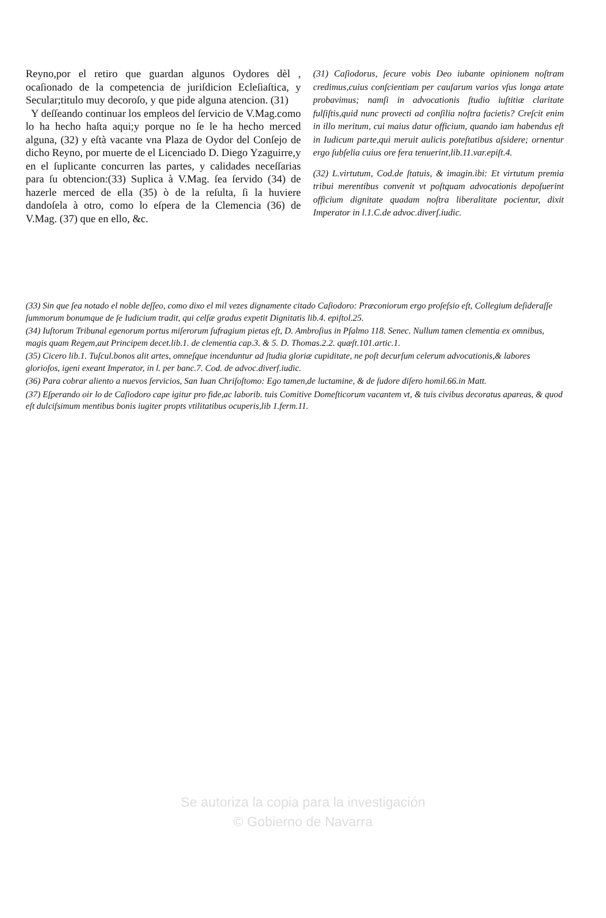Reyno,por el retiro que guardan algunos Oydores dèl , ocaſionado de la competencia de juriſdicion Ecleſiaſtica, y Secular;titulo muy decoroſo, y que pide alguna atencion. (31)
Y deſſeando continuar los empleos del ſervicio de V.Mag.como lo ha hecho haſta aqui;y porque no ſe le ha hecho merced alguna, (32) y eſtà vacante vna Plaza de Oydor del Conſejo de dicho Reyno, por muerte de el Licenciado D. Diego Yzaguirre,y en el ſuplicante concurren las partes, y calidades neceſſarias para ſu obtencion:(33) Suplica à V.Mag. ſea ſervido (34) de hazerle merced de ella (35) ò de la reſulta, ſi la huviere dandoſela à otro, como lo eſpera de la Clemencia (36) de V.Mag. (37) que en ello, &c.
(31) Caſiodorus, ſecure vobis Deo iubante opinionem noſtram credimus,cuius conſcientiam per cauſarum varios vſus longa ætate probavimus; namſi in advocationis ſtudio iuſtitiæ claritate fulſiſtis,quid nunc provecti ad conſilia noſtra facietis? Creſcit enim in illo meritum, cui maius datur officium, quando iam habendus eſt in Iudicum parte,qui meruit aulicis poteſtatibus aſsidere; ornentur ergo ſubſelia cuius ore fera tenuerint,lib.11.var.epiſt.4.
(32) L.virtutum, Cod.de ſtatuis, & imagin.ibi: Et virtutum premia tribui merentibus convenit vt poſtquam advocationis depoſuerint officium dignitate quadam noſtra liberalitate pocientur, dixit Imperator in l.1.C.de advoc.diverſ.iudic.
(33) Sin que ſea notado el noble deſſeo, como dixo el mil vezes dignamente citado Caſiodoro: Præconiorum ergo proſeſsio eſt, Collegium deſideraſſe ſummorum bonumque de ſe Iudicium tradit, qui celſæ gradus expetit Dignitatis lib.4. epiſtol.25.
(34) Iuſtorum Tribunal egenorum portus miſerorum ſufragium pietas eſt, D. Ambroſius in Pſalmo 118. Senec. Nullum tamen clementia ex omnibus, magis quam Regem,aut Principem decet.lib.1. de clementia cap.3. & 5. D. Thomas.2.2. quæſt.101.artic.1.
(35) Cicero lib.1. Tuſcul.bonos alit artes, omneſque incenduntur ad ſtudia gloriæ cupiditate, ne poſt decurſum celerum advocationis,& labores glorioſos, igeni exeant Imperator, in l. per banc.7. Cod. de advoc.diverſ.iudic.
(36) Para cobrar aliento a nuevos ſervicios, San Iuan Chriſoſtomo: Ego tamen,de luctamine, & de ſudore diſero homil.66.in Matt.
(37) Eſperando oir lo de Caſiodoro cape igitur pro fide,ac laborib. tuis Comitive Domeſticorum vacantem vt, & tuis civibus decoratus apareas, & quod eſt dulciſsimum mentibus bonis iugiter propts vtilitatibus ocuperis,lib 1.ferm.11.
Se autoriza la copia para la investigación
© Gobierno de Navarra